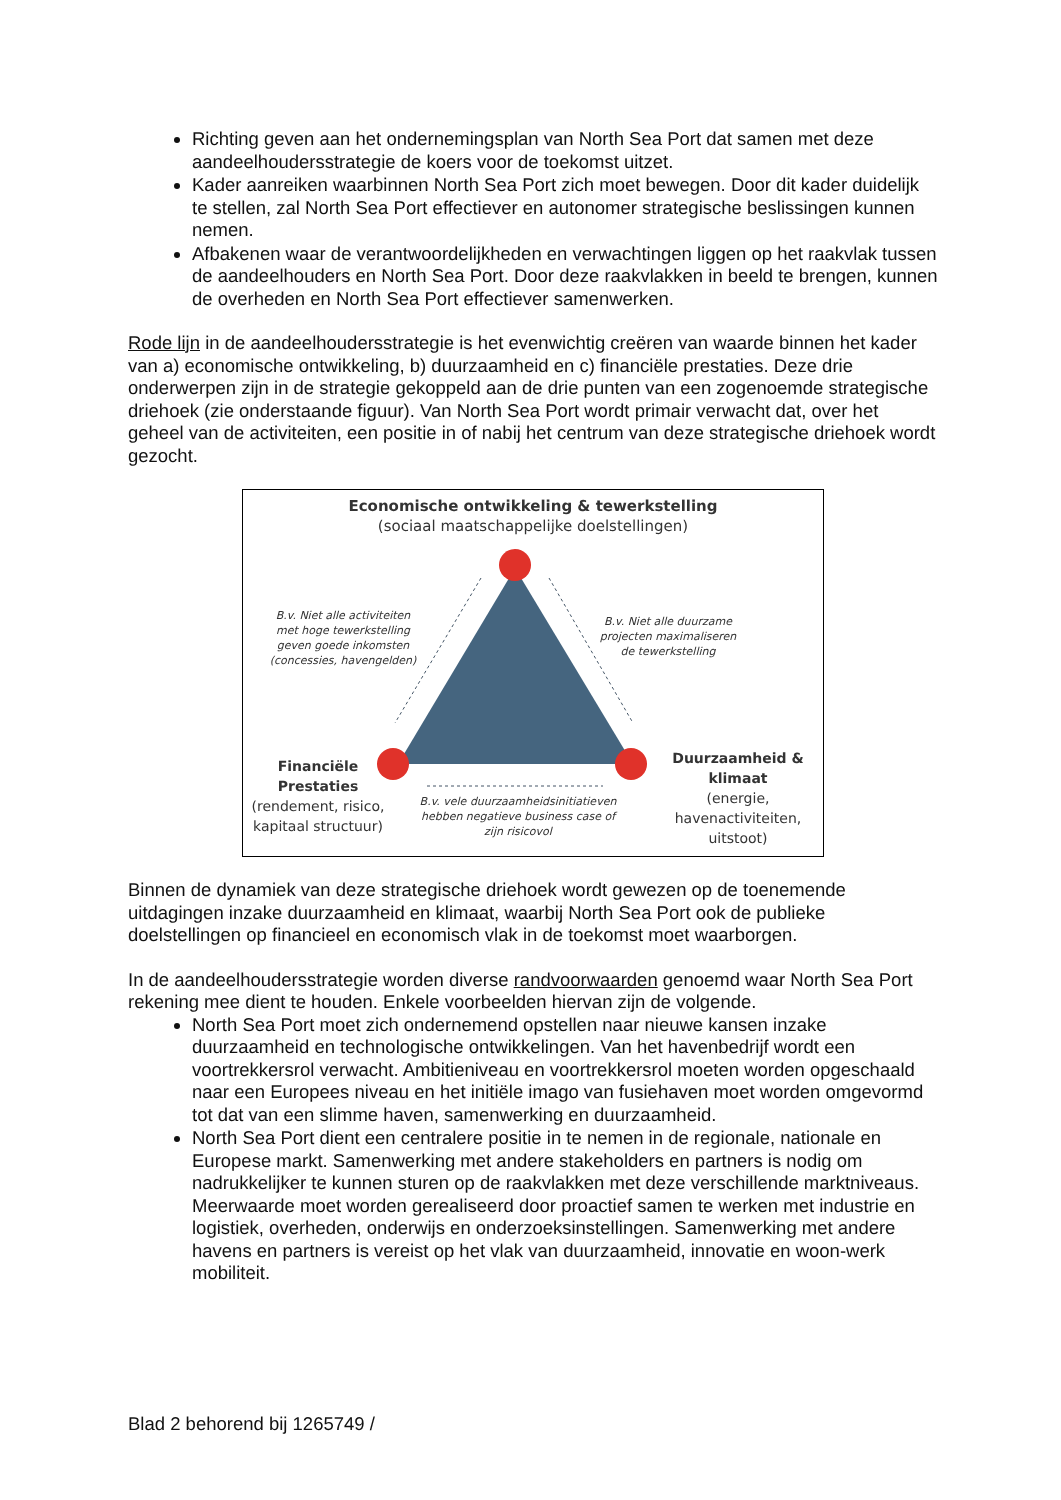Richting geven aan het ondernemingsplan van North Sea Port dat samen met deze aandeelhoudersstrategie de koers voor de toekomst uitzet.
Kader aanreiken waarbinnen North Sea Port zich moet bewegen. Door dit kader duidelijk te stellen, zal North Sea Port effectiever en autonomer strategische beslissingen kunnen nemen.
Afbakenen waar de verantwoordelijkheden en verwachtingen liggen op het raakvlak tussen de aandeelhouders en North Sea Port. Door deze raakvlakken in beeld te brengen, kunnen de overheden en North Sea Port effectiever samenwerken.
Rode lijn in de aandeelhoudersstrategie is het evenwichtig creëren van waarde binnen het kader van a) economische ontwikkeling, b) duurzaamheid en c) financiële prestaties. Deze drie onderwerpen zijn in de strategie gekoppeld aan de drie punten van een zogenoemde strategische driehoek (zie onderstaande figuur). Van North Sea Port wordt primair verwacht dat, over het geheel van de activiteiten, een positie in of nabij het centrum van deze strategische driehoek wordt gezocht.
Economische ontwikkeling & tewerkstelling
(sociaal maatschappelijke doelstellingen)
B.v. Niet alle activiteiten met hoge tewerkstelling geven goede inkomsten (concessies, havengelden)
B.v. Niet alle duurzame projecten maximaliseren de tewerkstelling
Financiële Prestaties
(rendement, risico, kapitaal structuur)
B.v. vele duurzaamheidsinitiatieven hebben negatieve business case of zijn risicovol
Duurzaamheid & klimaat
(energie, havenactiviteiten, uitstoot)
Binnen de dynamiek van deze strategische driehoek wordt gewezen op de toenemende uitdagingen inzake duurzaamheid en klimaat, waarbij North Sea Port ook de publieke doelstellingen op financieel en economisch vlak in de toekomst moet waarborgen.
In de aandeelhoudersstrategie worden diverse randvoorwaarden genoemd waar North Sea Port rekening mee dient te houden. Enkele voorbeelden hiervan zijn de volgende.
North Sea Port moet zich ondernemend opstellen naar nieuwe kansen inzake duurzaamheid en technologische ontwikkelingen. Van het havenbedrijf wordt een voortrekkersrol verwacht. Ambitieniveau en voortrekkersrol moeten worden opgeschaald naar een Europees niveau en het initiële imago van fusiehaven moet worden omgevormd tot dat van een slimme haven, samenwerking en duurzaamheid.
North Sea Port dient een centralere positie in te nemen in de regionale, nationale en Europese markt. Samenwerking met andere stakeholders en partners is nodig om nadrukkelijker te kunnen sturen op de raakvlakken met deze verschillende marktniveaus. Meerwaarde moet worden gerealiseerd door proactief samen te werken met industrie en logistiek, overheden, onderwijs en onderzoeksinstellingen. Samenwerking met andere havens en partners is vereist op het vlak van duurzaamheid, innovatie en woon-werk mobiliteit.
Blad 2 behorend bij 1265749 /